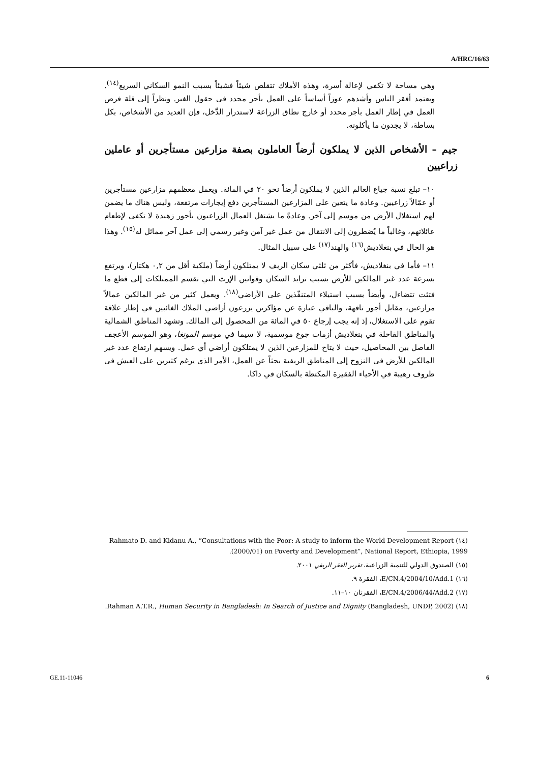A/HRC/16/63
وهي مساحة لا تكفي لإعالة أسرة، وهذه الأملاك تتقلص شيئاً فشيئاً بسبب النمو السكاني السريع<sup>(١٤)</sup>. ويعتمد أفقر الناس وأشدهم عوزاً أساساً على العمل بأجر محدد في حقول الغير. ونظراً إلى قلة فرص العمل في إطار العمل بأجر محدد أو خارج نطاق الزراعة لاستدرار الدَّخل، فإن العديد من الأشخاص، بكل بساطة، لا يجدون ما يأكلونه.
جيم – الأشخاص الذين لا يملكون أرضاً العاملون بصفة مزارعين مستأجرين أو عاملين زراعيين
١٠– تبلغ نسبة جياع العالم الذين لا يملكون أرضاً نحو ٢٠ في المائة. ويعمل معظمهم مزارعين مستأجرين أو عمّالاً زراعيين. وعادة ما يتعين على المزارعين المستأجرين دفع إيجارات مرتفعة، وليس هناك ما يضمن لهم استغلال الأرض من موسم إلى آخر. وعادةً ما يشتغل العمال الزراعيون بأجور زهيدة لا تكفي لإطعام عائلاتهم، وغالباً ما يُضطرون إلى الانتقال من عمل غير آمن وغير رسمي إلى عمل آخر مماثل له<sup>(١٥)</sup>. وهذا هو الحال في بنغلاديش<sup>(١٦)</sup> والهند<sup>(١٧)</sup> على سبيل المثال.
١١– فأما في بنغلاديش، فأكثر من ثلثي سكان الريف لا يمتلكون أرضاً (ملكية أقل من ٠,٢ هكتار)، ويرتفع بسرعة عدد غير المالكين للأرض بسبب تزايد السكان وقوانين الإرث التي تقسم الممتلكات إلى قطع ما فتئت تتضاءل، وأيضاً بسبب استيلاء المتنفّذين على الأراضي<sup>(١٨)</sup>. ويعمل كثير من غير المالكين عمالاً مزارعين، مقابل أجور تافهة، والباقي عبارة عن مؤاكرين يزرعون أراضي الملاك الغائبين في إطار علاقة تقوم على الاستغلال، إذ إنه يجب إرجاع ٥٠ في المائة من المحصول إلى المالك. وتشهد المناطق الشمالية والمناطق القاحلة في بنغلاديش أزمات جوع موسمية، لا سيما في موسم المونغا، وهو الموسم الأعجف الفاصل بين المحاصيل، حيث لا يتاح للمزارعين الذين لا يمتلكون أراضي أي عمل. ويسهم ارتفاع عدد غير المالكين للأرض في النزوح إلى المناطق الريفية بحثاً عن العمل، الأمر الذي يرغم كثيرين على العيش في ظروف رهيبة في الأحياء الفقيرة المكتظة بالسكان في داكا.
(١٤) Rahmato D. and Kidanu A., “Consultations with the Poor: A study to inform the World Development Report (2000/01) on Poverty and Development”, National Report, Ethiopia, 1999.
(١٥) الصندوق الدولي للتنمية الزراعية، تقرير الفقر الريفي ٢٠٠١.
(١٦) E/CN.4/2004/10/Add.1، الفقرة ٩.
(١٧) E/CN.4/2006/44/Add.2، الفقرتان ١٠–١١.
(١٨) Rahman A.T.R., Human Security in Bangladesh: In Search of Justice and Dignity (Bangladesh, UNDP, 2002).
GE.11-11046 6